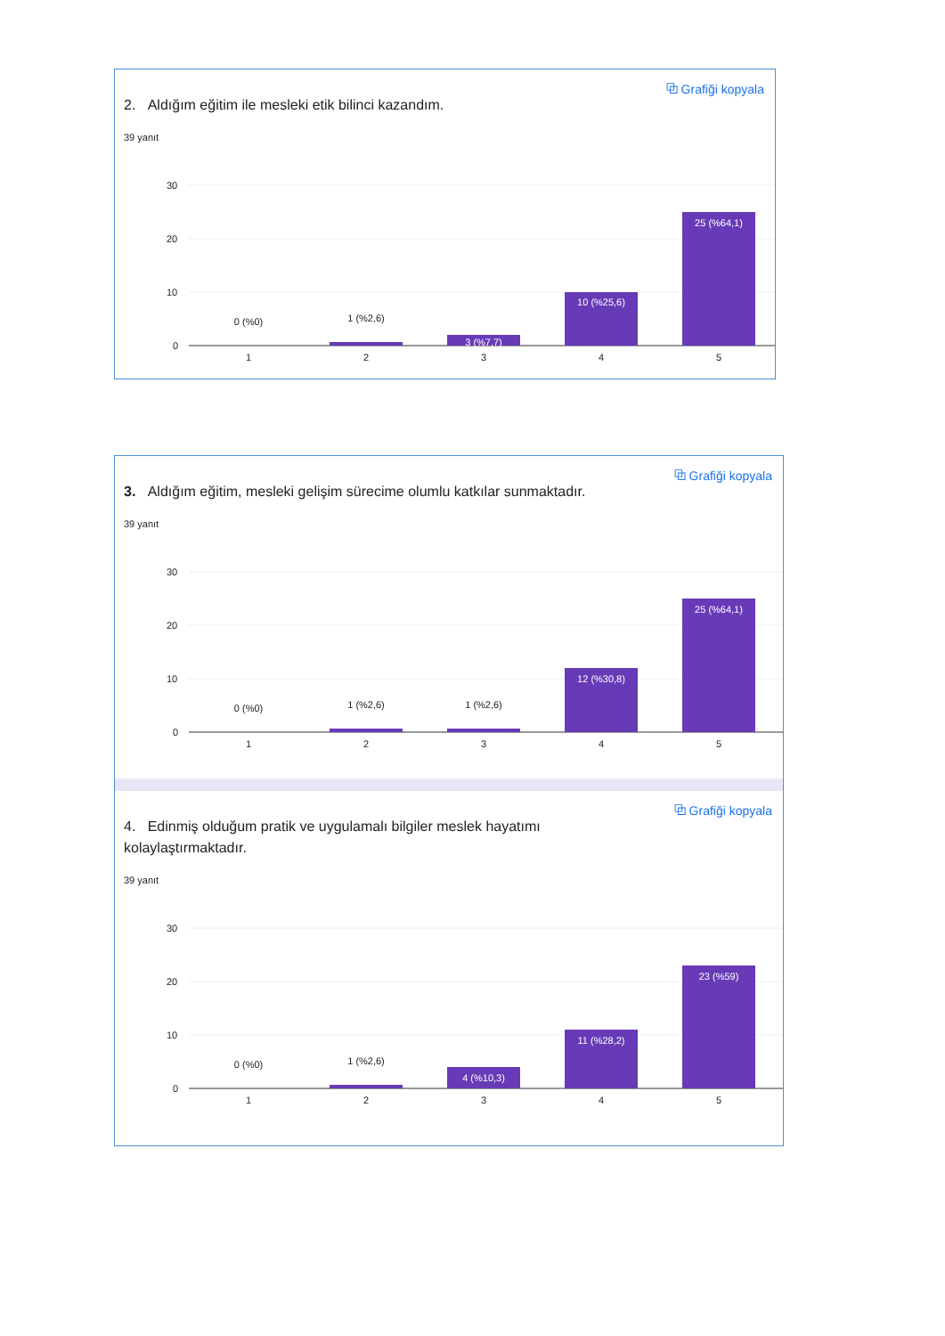2. Aldığım eğitim ile mesleki etik bilinci kazandım.
⧉ Grafiği kopyala
39 yanıt
30
20
10
0
0 (%0)
1 (%2,6)
1
2
3
4
5
3 (%7,7)
10 (%25,6)
25 (%64,1)
3. Aldığım eğitim, mesleki gelişim sürecime olumlu katkılar sunmaktadır.
⧉ Grafiği kopyala
39 yanıt
30
20
10
0
0 (%0)
1 (%2,6)
1 (%2,6)
1
2
3
4
5
12 (%30,8)
25 (%64,1)
4. Edinmiş olduğum pratik ve uygulamalı bilgiler meslek hayatımı kolaylaştırmaktadır.
⧉ Grafiği kopyala
39 yanıt
30
20
10
0
0 (%0)
1 (%2,6)
1
2
3
4
5
4 (%10,3)
11 (%28,2)
23 (%59)